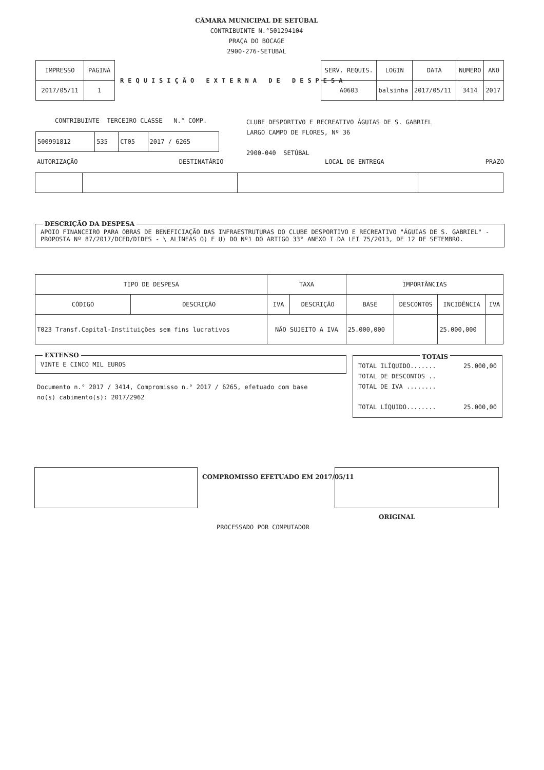CÂMARA MUNICIPAL DE SETÚBAL
CONTRIBUINTE N.°501294104
PRAÇA DO BOCAGE
2900-276-SETUBAL
| IMPRESSO | PAGINA |
| --- | --- |
| 2017/05/11 | 1 |
REQUISIÇÃO EXTERNA DE DESPESA
| SERV. REQUIS. | LOGIN | DATA | NUMERO | ANO |
| --- | --- | --- | --- | --- |
| A0603 | balsinha | 2017/05/11 | 3414 | 2017 |
CONTRIBUINTE TERCEIRO CLASSE N.° COMP.
| 500991812 | 535 | CT05 | 2017 / 6265 |
CLUBE DESPORTIVO E RECREATIVO ÁGUIAS DE S. GABRIEL
LARGO CAMPO DE FLORES, Nº 36
2900-040 SETÚBAL
AUTORIZAÇÃO DESTINATÁRIO LOCAL DE ENTREGA PRAZO
DESCRIÇÃO DA DESPESA
APOIO FINANCEIRO PARA OBRAS DE BENEFICIAÇÃO DAS INFRAESTRUTURAS DO CLUBE DESPORTIVO E RECREATIVO "ÁGUIAS DE S. GABRIEL" - PROPOSTA Nº 87/2017/DCED/DIDES - \ ALÍNEAS O) E U) DO Nº1 DO ARTIGO 33° ANEXO I DA LEI 75/2013, DE 12 DE SETEMBRO.
| TIPO DE DESPESA | | TAXA | | IMPORTÂNCIAS | | | |
| --- | --- | --- | --- | --- | --- | --- | --- |
| CÓDIGO | DESCRIÇÃO | IVA | DESCRIÇÃO | BASE | DESCONTOS | INCIDÊNCIA | IVA |
| T023 Transf.Capital-Instituições sem fins lucrativos | | NÃO SUJEITO A IVA | | 25.000,000 | | 25.000,000 | |
EXTENSO
VINTE E CINCO MIL EUROS
Documento n.° 2017 / 3414, Compromisso n.° 2017 / 6265, efetuado com base no(s) cabimento(s): 2017/2962
TOTAIS
TOTAL ILÍQUIDO....... 25.000,00
TOTAL DE DESCONTOS ..
TOTAL DE IVA ........
TOTAL LÍQUIDO........ 25.000,00
COMPROMISSO EFETUADO EM 2017/05/11
ORIGINAL
PROCESSADO POR COMPUTADOR